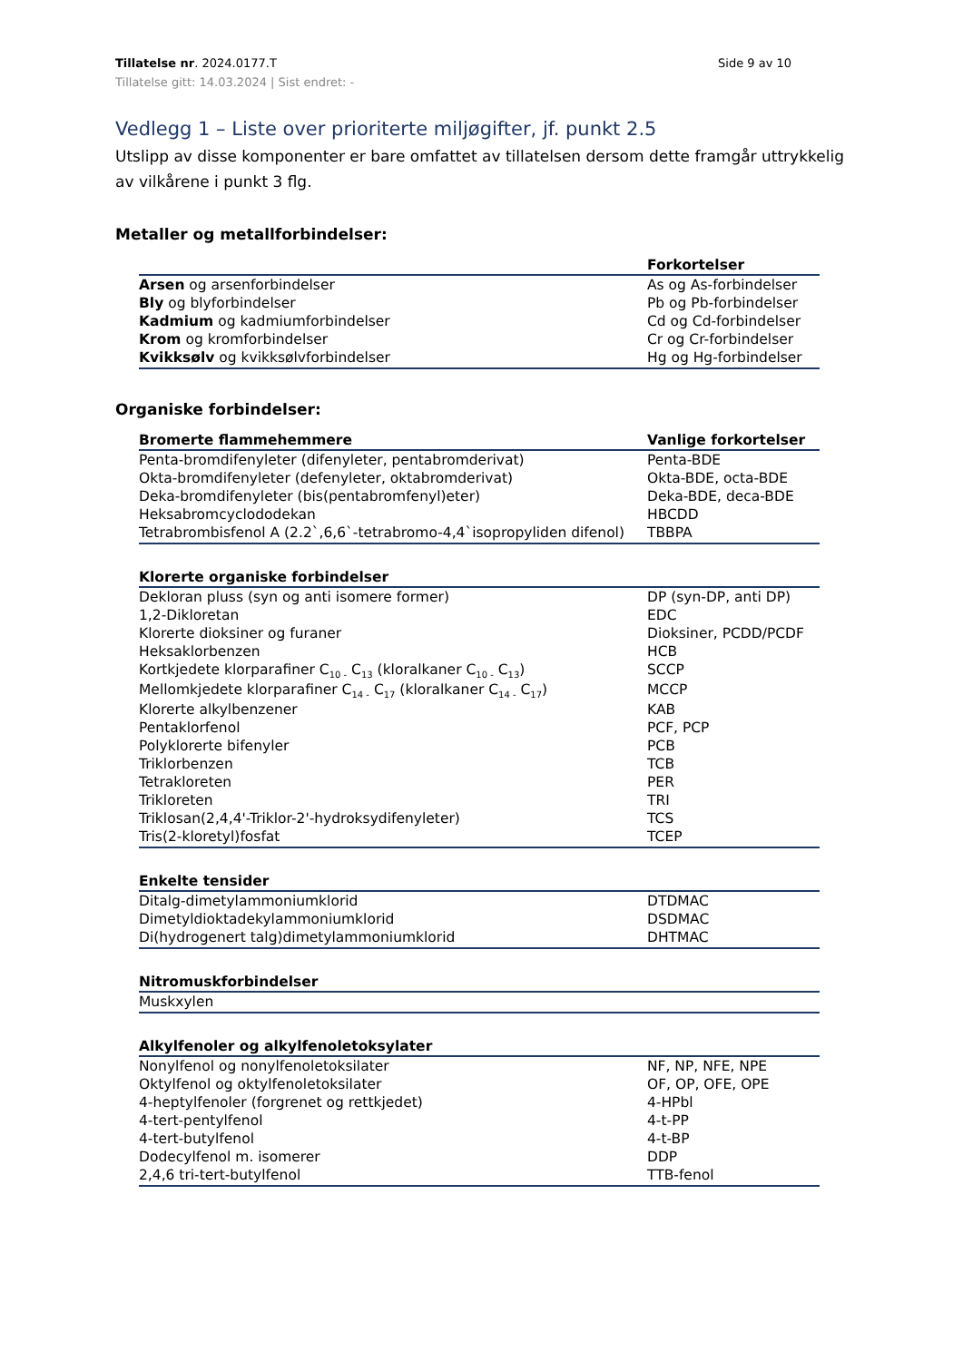Tillatelse nr. 2024.0177.T Side 9 av 10
Tillatelse gitt: 14.03.2024 | Sist endret: -
Vedlegg 1 – Liste over prioriterte miljøgifter, jf. punkt 2.5
Utslipp av disse komponenter er bare omfattet av tillatelsen dersom dette framgår uttrykkelig av vilkårene i punkt 3 flg.
Metaller og metallforbindelser:
| | Forkortelser |
| --- | --- |
| Arsen og arsenforbindelser | As og As-forbindelser |
| Bly og blyforbindelser | Pb og Pb-forbindelser |
| Kadmium og kadmiumforbindelser | Cd og Cd-forbindelser |
| Krom og kromforbindelser | Cr og Cr-forbindelser |
| Kvikksølv og kvikksølvforbindelser | Hg og Hg-forbindelser |
Organiske forbindelser:
| Bromerte flammehemmere | Vanlige forkortelser |
| --- | --- |
| Penta-bromdifenyleter (difenyleter, pentabromderivat) | Penta-BDE |
| Okta-bromdifenyleter (defenyleter, oktabromderivat) | Okta-BDE, octa-BDE |
| Deka-bromdifenyleter (bis(pentabromfenyl)eter) | Deka-BDE, deca-BDE |
| Heksabromcyclododekan | HBCDD |
| Tetrabrombisfenol A (2.2`,6,6`-tetrabromo-4,4`isopropyliden difenol) | TBBPA |
| Klorerte organiske forbindelser | |
| --- | --- |
| Dekloran pluss (syn og anti isomere former) | DP (syn-DP, anti DP) |
| 1,2-Dikloretan | EDC |
| Klorerte dioksiner og furaner | Dioksiner, PCDD/PCDF |
| Heksaklorbenzen | HCB |
| Kortkjedete klorparafiner C<sub>10 -</sub> C<sub>13</sub> (kloralkaner C<sub>10 -</sub> C<sub>13</sub>) | SCCP |
| Mellomkjedete klorparafiner C<sub>14 -</sub> C<sub>17</sub> (kloralkaner C<sub>14 -</sub> C<sub>17</sub>) | MCCP |
| Klorerte alkylbenzener | KAB |
| Pentaklorfenol | PCF, PCP |
| Polyklorerte bifenyler | PCB |
| Triklorbenzen | TCB |
| Tetrakloreten | PER |
| Trikloreten | TRI |
| Triklosan(2,4,4'-Triklor-2'-hydroksydifenyleter) | TCS |
| Tris(2-kloretyl)fosfat | TCEP |
| Enkelte tensider | |
| --- | --- |
| Ditalg-dimetylammoniumklorid | DTDMAC |
| Dimetyldioktadekylammoniumklorid | DSDMAC |
| Di(hydrogenert talg)dimetylammoniumklorid | DHTMAC |
| Nitromuskforbindelser | |
| --- | --- |
| Muskxylen | |
| Alkylfenoler og alkylfenoletoksylater | |
| --- | --- |
| Nonylfenol og nonylfenoletoksilater | NF, NP, NFE, NPE |
| Oktylfenol og oktylfenoletoksilater | OF, OP, OFE, OPE |
| 4-heptylfenoler (forgrenet og rettkjedet) | 4-HPbl |
| 4-tert-pentylfenol | 4-t-PP |
| 4-tert-butylfenol | 4-t-BP |
| Dodecylfenol m. isomerer | DDP |
| 2,4,6 tri-tert-butylfenol | TTB-fenol |